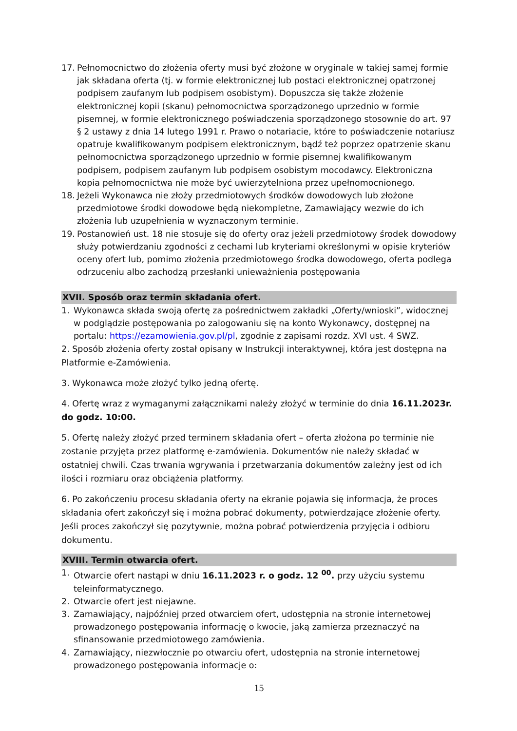17. Pełnomocnictwo do złożenia oferty musi być złożone w oryginale w takiej samej formie jak składana oferta (tj. w formie elektronicznej lub postaci elektronicznej opatrzonej podpisem zaufanym lub podpisem osobistym). Dopuszcza się także złożenie elektronicznej kopii (skanu) pełnomocnictwa sporządzonego uprzednio w formie pisemnej, w formie elektronicznego poświadczenia sporządzonego stosownie do art. 97 § 2 ustawy z dnia 14 lutego 1991 r. Prawo o notariacie, które to poświadczenie notariusz opatruje kwalifikowanym podpisem elektronicznym, bądź też poprzez opatrzenie skanu pełnomocnictwa sporządzonego uprzednio w formie pisemnej kwalifikowanym podpisem, podpisem zaufanym lub podpisem osobistym mocodawcy. Elektroniczna kopia pełnomocnictwa nie może być uwierzytelniona przez upełnomocnionego.
18. Jeżeli Wykonawca nie złoży przedmiotowych środków dowodowych lub złożone przedmiotowe środki dowodowe będą niekompletne, Zamawiający wezwie do ich złożenia lub uzupełnienia w wyznaczonym terminie.
19. Postanowień ust. 18 nie stosuje się do oferty oraz jeżeli przedmiotowy środek dowodowy służy potwierdzaniu zgodności z cechami lub kryteriami określonymi w opisie kryteriów oceny ofert lub, pomimo złożenia przedmiotowego środka dowodowego, oferta podlega odrzuceniu albo zachodzą przesłanki unieważnienia postępowania
XVII. Sposób oraz termin składania ofert.
1. Wykonawca składa swoją ofertę za pośrednictwem zakładki „Oferty/wnioski”, widocznej w podglądzie postępowania po zalogowaniu się na konto Wykonawcy, dostępnej na portalu: https://ezamowienia.gov.pl/pl, zgodnie z zapisami rozdz. XVI ust. 4 SWZ.
2. Sposób złożenia oferty został opisany w Instrukcji interaktywnej, która jest dostępna na Platformie e-Zamówienia.
3. Wykonawca może złożyć tylko jedną ofertę.
4. Ofertę wraz z wymaganymi załącznikami należy złożyć w terminie do dnia 16.11.2023r. do godz. 10:00.
5. Ofertę należy złożyć przed terminem składania ofert – oferta złożona po terminie nie zostanie przyjęta przez platformę e-zamówienia. Dokumentów nie należy składać w ostatniej chwili. Czas trwania wgrywania i przetwarzania dokumentów zależny jest od ich ilości i rozmiaru oraz obciążenia platformy.
6. Po zakończeniu procesu składania oferty na ekranie pojawia się informacja, że proces składania ofert zakończył się i można pobrać dokumenty, potwierdzające złożenie oferty. Jeśli proces zakończył się pozytywnie, można pobrać potwierdzenia przyjęcia i odbioru dokumentu.
XVIII. Termin otwarcia ofert.
1. Otwarcie ofert nastąpi w dniu 16.11.2023 r. o godz. 12 <sup>00</sup>. przy użyciu systemu teleinformatycznego.
2. Otwarcie ofert jest niejawne.
3. Zamawiający, najpóźniej przed otwarciem ofert, udostępnia na stronie internetowej prowadzonego postępowania informację o kwocie, jaką zamierza przeznaczyć na sfinansowanie przedmiotowego zamówienia.
4. Zamawiający, niezwłocznie po otwarciu ofert, udostępnia na stronie internetowej prowadzonego postępowania informacje o:
15